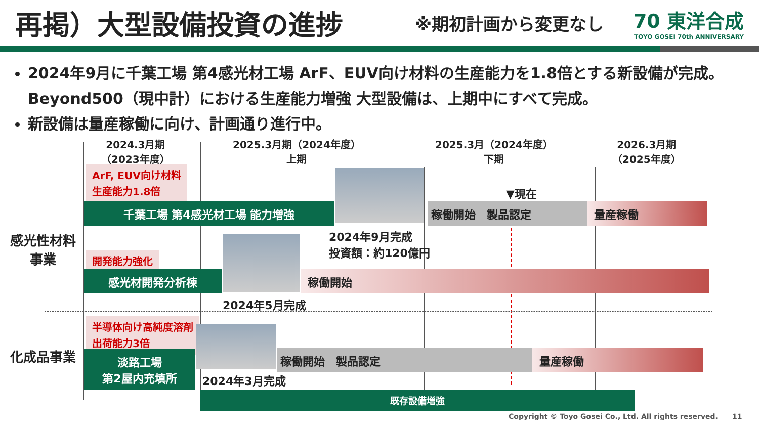再掲）大型設備投資の進捗
※期初計画から変更なし
70 東洋合成
TOYO GOSEI 70th ANNIVERSARY
2024年9月に千葉工場 第4感光材工場 ArF、EUV向け材料の生産能力を1.8倍とする新設備が完成。
Beyond500（現中計）における生産能力増強 大型設備は、上期中にすべて完成。
新設備は量産稼働に向け、計画通り進行中。
2024.3月期
（2023年度）
2025.3月期（2024年度）
上期
2025.3月（2024年度）
下期
2026.3月期
（2025年度）
ArF, EUV向け材料
生産能力1.8倍
▼現在
千葉工場 第4感光材工場 能力増強 稼働開始　製品認定 量産稼働
2024年9月完成
投資額：約120億円
感光性材料
事業
開発能力強化
感光材開発分析棟 稼働開始
2024年5月完成
半導体向け高純度溶剤
出荷能力3倍
化成品事業
淡路工場
第2屋内充填所
稼働開始　製品認定 量産稼働
2024年3月完成
既存設備増強
Copyright © Toyo Gosei Co., Ltd. All rights reserved.　　11